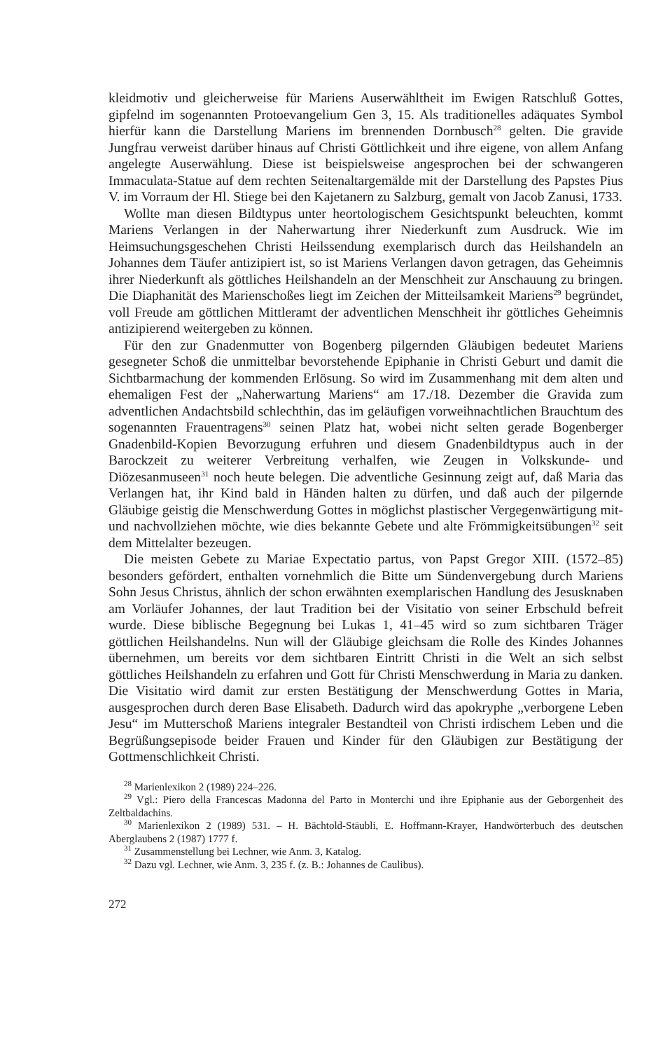kleidmotiv und gleicherweise für Mariens Auserwähltheit im Ewigen Ratschluß Gottes, gipfelnd im sogenannten Protoevangelium Gen 3, 15. Als traditionelles adäquates Symbol hierfür kann die Darstellung Mariens im brennenden Dornbusch<sup>28</sup> gelten. Die gravide Jungfrau verweist darüber hinaus auf Christi Göttlichkeit und ihre eigene, von allem Anfang angelegte Auserwählung. Diese ist beispielsweise angesprochen bei der schwangeren Immaculata-Statue auf dem rechten Seitenaltargemälde mit der Darstellung des Papstes Pius V. im Vorraum der Hl. Stiege bei den Kajetanern zu Salzburg, gemalt von Jacob Zanusi, 1733.
Wollte man diesen Bildtypus unter heortologischem Gesichtspunkt beleuchten, kommt Mariens Verlangen in der Naherwartung ihrer Niederkunft zum Ausdruck. Wie im Heimsuchungsgeschehen Christi Heilssendung exemplarisch durch das Heilshandeln an Johannes dem Täufer antizipiert ist, so ist Mariens Verlangen davon getragen, das Geheimnis ihrer Niederkunft als göttliches Heilshandeln an der Menschheit zur Anschauung zu bringen. Die Diaphanität des Marienschoßes liegt im Zeichen der Mitteilsamkeit Mariens<sup>29</sup> begründet, voll Freude am göttlichen Mittleramt der adventlichen Menschheit ihr göttliches Geheimnis antizipierend weitergeben zu können.
Für den zur Gnadenmutter von Bogenberg pilgernden Gläubigen bedeutet Mariens gesegneter Schoß die unmittelbar bevorstehende Epiphanie in Christi Geburt und damit die Sichtbarmachung der kommenden Erlösung. So wird im Zusammenhang mit dem alten und ehemaligen Fest der „Naherwartung Mariens“ am 17./18. Dezember die Gravida zum adventlichen Andachtsbild schlechthin, das im geläufigen vorweihnachtlichen Brauchtum des sogenannten Frauentragens<sup>30</sup> seinen Platz hat, wobei nicht selten gerade Bogenberger Gnadenbild-Kopien Bevorzugung erfuhren und diesem Gnadenbildtypus auch in der Barockzeit zu weiterer Verbreitung verhalfen, wie Zeugen in Volkskunde- und Diözesanmuseen<sup>31</sup> noch heute belegen. Die adventliche Gesinnung zeigt auf, daß Maria das Verlangen hat, ihr Kind bald in Händen halten zu dürfen, und daß auch der pilgernde Gläubige geistig die Menschwerdung Gottes in möglichst plastischer Vergegenwärtigung mit- und nachvollziehen möchte, wie dies bekannte Gebete und alte Frömmigkeitsübungen<sup>32</sup> seit dem Mittelalter bezeugen.
Die meisten Gebete zu Mariae Expectatio partus, von Papst Gregor XIII. (1572–85) besonders gefördert, enthalten vornehmlich die Bitte um Sündenvergebung durch Mariens Sohn Jesus Christus, ähnlich der schon erwähnten exemplarischen Handlung des Jesusknaben am Vorläufer Johannes, der laut Tradition bei der Visitatio von seiner Erbschuld befreit wurde. Diese biblische Begegnung bei Lukas 1, 41–45 wird so zum sichtbaren Träger göttlichen Heilshandelns. Nun will der Gläubige gleichsam die Rolle des Kindes Johannes übernehmen, um bereits vor dem sichtbaren Eintritt Christi in die Welt an sich selbst göttliches Heilshandeln zu erfahren und Gott für Christi Menschwerdung in Maria zu danken. Die Visitatio wird damit zur ersten Bestätigung der Menschwerdung Gottes in Maria, ausgesprochen durch deren Base Elisabeth. Dadurch wird das apokryphe „verborgene Leben Jesu“ im Mutterschoß Mariens integraler Bestandteil von Christi irdischem Leben und die Begrüßungsepisode beider Frauen und Kinder für den Gläubigen zur Bestätigung der Gottmenschlichkeit Christi.
<sup>28</sup> Marienlexikon 2 (1989) 224–226.
<sup>29</sup> Vgl.: Piero della Francescas Madonna del Parto in Monterchi und ihre Epiphanie aus der Geborgenheit des Zeltbaldachins.
<sup>30</sup> Marienlexikon 2 (1989) 531. – H. Bächtold-Stäubli, E. Hoffmann-Krayer, Handwörterbuch des deutschen Aberglaubens 2 (1987) 1777 f.
<sup>31</sup> Zusammenstellung bei Lechner, wie Anm. 3, Katalog.
<sup>32</sup> Dazu vgl. Lechner, wie Anm. 3, 235 f. (z. B.: Johannes de Caulibus).
272